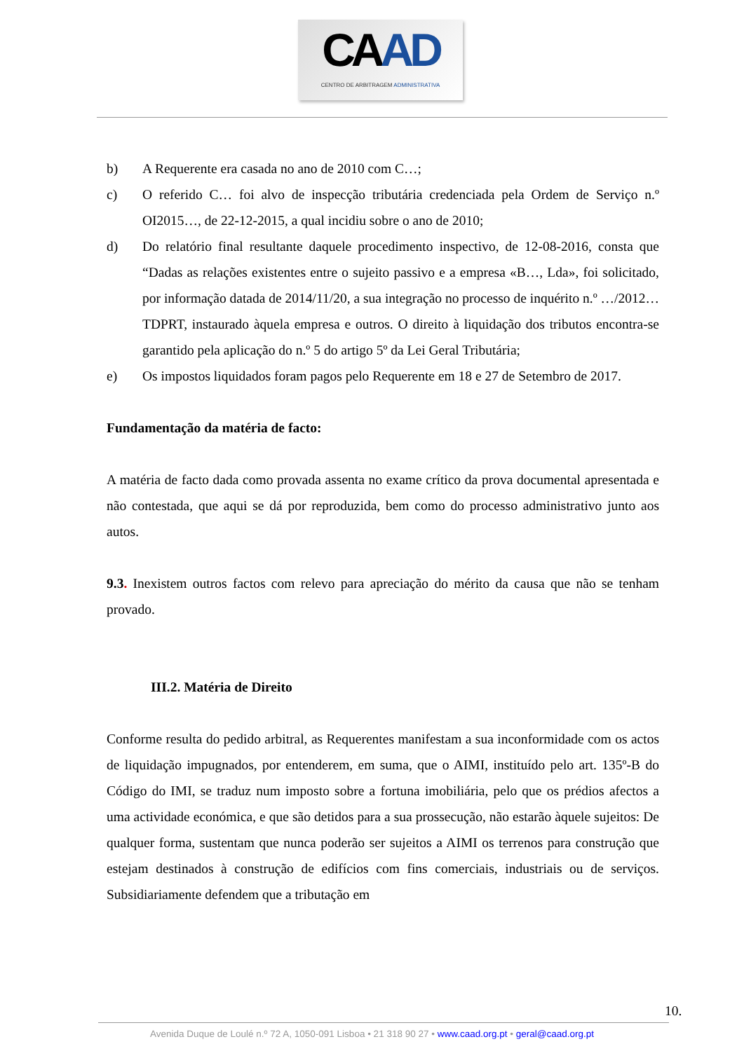CA AD
CENTRO DE ARBITRAGEM ADMINISTRATIVA
b) A Requerente era casada no ano de 2010 com C…;
c) O referido C… foi alvo de inspecção tributária credenciada pela Ordem de Serviço n.º OI2015…, de 22-12-2015, a qual incidiu sobre o ano de 2010;
d) Do relatório final resultante daquele procedimento inspectivo, de 12-08-2016, consta que “Dadas as relações existentes entre o sujeito passivo e a empresa «B…, Lda», foi solicitado, por informação datada de 2014/11/20, a sua integração no processo de inquérito n.º …/2012…TDPRT, instaurado àquela empresa e outros. O direito à liquidação dos tributos encontra-se garantido pela aplicação do n.º 5 do artigo 5º da Lei Geral Tributária;
e) Os impostos liquidados foram pagos pelo Requerente em 18 e 27 de Setembro de 2017.
Fundamentação da matéria de facto:
A matéria de facto dada como provada assenta no exame crítico da prova documental apresentada e não contestada, que aqui se dá por reproduzida, bem como do processo administrativo junto aos autos.
9.3. Inexistem outros factos com relevo para apreciação do mérito da causa que não se tenham provado.
III.2. Matéria de Direito
Conforme resulta do pedido arbitral, as Requerentes manifestam a sua inconformidade com os actos de liquidação impugnados, por entenderem, em suma, que o AIMI, instituído pelo art. 135º-B do Código do IMI, se traduz num imposto sobre a fortuna imobiliária, pelo que os prédios afectos a uma actividade económica, e que são detidos para a sua prossecução, não estarão àquele sujeitos: De qualquer forma, sustentam que nunca poderão ser sujeitos a AIMI os terrenos para construção que estejam destinados à construção de edifícios com fins comerciais, industriais ou de serviços. Subsidiariamente defendem que a tributação em
10.
Avenida Duque de Loulé n.º 72 A, 1050-091 Lisboa • 21 318 90 27 • www.caad.org.pt • geral@caad.org.pt